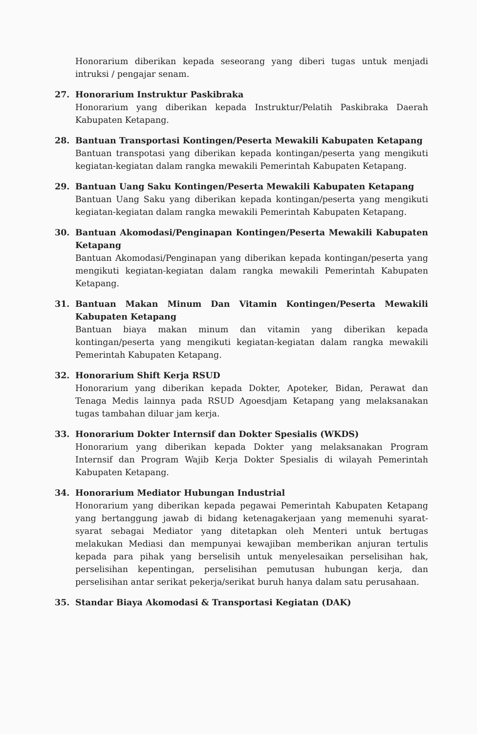Honorarium diberikan kepada seseorang yang diberi tugas untuk menjadi intruksi / pengajar senam.
27. Honorarium Instruktur Paskibraka
Honorarium yang diberikan kepada Instruktur/Pelatih Paskibraka Daerah Kabupaten Ketapang.
28. Bantuan Transportasi Kontingen/Peserta Mewakili Kabupaten Ketapang
Bantuan transpotasi yang diberikan kepada kontingan/peserta yang mengikuti kegiatan-kegiatan dalam rangka mewakili Pemerintah Kabupaten Ketapang.
29. Bantuan Uang Saku Kontingen/Peserta Mewakili Kabupaten Ketapang
Bantuan Uang Saku yang diberikan kepada kontingan/peserta yang mengikuti kegiatan-kegiatan dalam rangka mewakili Pemerintah Kabupaten Ketapang.
30. Bantuan Akomodasi/Penginapan Kontingen/Peserta Mewakili Kabupaten Ketapang
Bantuan Akomodasi/Penginapan yang diberikan kepada kontingan/peserta yang mengikuti kegiatan-kegiatan dalam rangka mewakili Pemerintah Kabupaten Ketapang.
31. Bantuan Makan Minum Dan Vitamin Kontingen/Peserta Mewakili Kabupaten Ketapang
Bantuan biaya makan minum dan vitamin yang diberikan kepada kontingan/peserta yang mengikuti kegiatan-kegiatan dalam rangka mewakili Pemerintah Kabupaten Ketapang.
32. Honorarium Shift Kerja RSUD
Honorarium yang diberikan kepada Dokter, Apoteker, Bidan, Perawat dan Tenaga Medis lainnya pada RSUD Agoesdjam Ketapang yang melaksanakan tugas tambahan diluar jam kerja.
33. Honorarium Dokter Internsif dan Dokter Spesialis (WKDS)
Honorarium yang diberikan kepada Dokter yang melaksanakan Program Internsif dan Program Wajib Kerja Dokter Spesialis di wilayah Pemerintah Kabupaten Ketapang.
34. Honorarium Mediator Hubungan Industrial
Honorarium yang diberikan kepada pegawai Pemerintah Kabupaten Ketapang yang bertanggung jawab di bidang ketenagakerjaan yang memenuhi syarat-syarat sebagai Mediator yang ditetapkan oleh Menteri untuk bertugas melakukan Mediasi dan mempunyai kewajiban memberikan anjuran tertulis kepada para pihak yang berselisih untuk menyelesaikan perselisihan hak, perselisihan kepentingan, perselisihan pemutusan hubungan kerja, dan perselisihan antar serikat pekerja/serikat buruh hanya dalam satu perusahaan.
35. Standar Biaya Akomodasi & Transportasi Kegiatan (DAK)